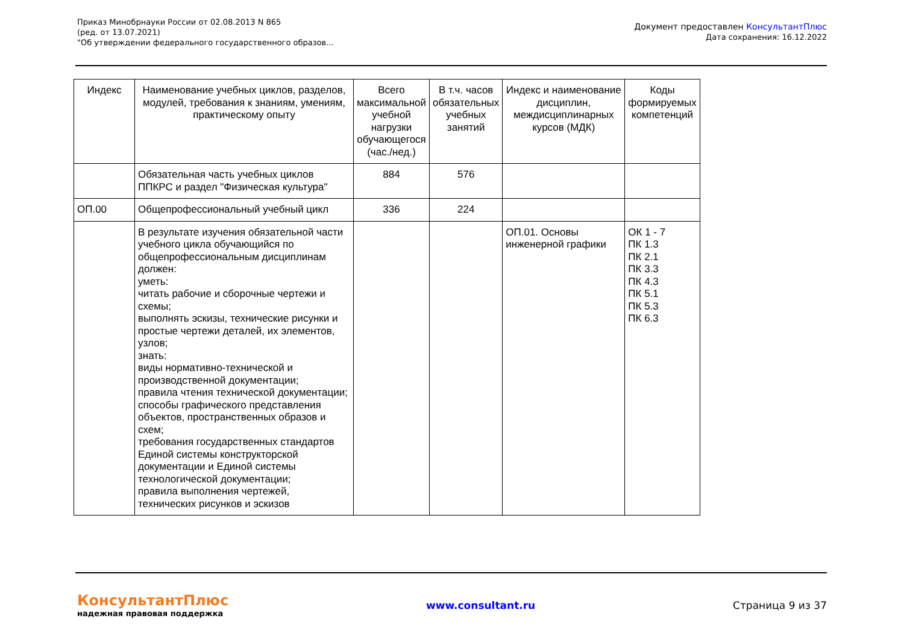Приказ Минобрнауки России от 02.08.2013 N 865
(ред. от 13.07.2021)
"Об утверждении федерального государственного образов...
Документ предоставлен КонсультантПлюс
Дата сохранения: 16.12.2022
| Индекс | Наименование учебных циклов, разделов, модулей, требования к знаниям, умениям, практическому опыту | Всего максимальной учебной нагрузки обучающегося (час./нед.) | В т.ч. часов обязательных учебных занятий | Индекс и наименование дисциплин, междисциплинарных курсов (МДК) | Коды формируемых компетенций |
| --- | --- | --- | --- | --- | --- |
| | Обязательная часть учебных циклов ППКРС и раздел "Физическая культура" | 884 | 576 | | |
| ОП.00 | Общепрофессиональный учебный цикл | 336 | 224 | | |
| | В результате изучения обязательной части учебного цикла обучающийся по общепрофессиональным дисциплинам должен: уметь: читать рабочие и сборочные чертежи и схемы; выполнять эскизы, технические рисунки и простые чертежи деталей, их элементов, узлов; знать: виды нормативно-технической и производственной документации; правила чтения технической документации; способы графического представления объектов, пространственных образов и схем; требования государственных стандартов Единой системы конструкторской документации и Единой системы технологической документации; правила выполнения чертежей, технических рисунков и эскизов | | | ОП.01. Основы инженерной графики | ОК 1 - 7 ПК 1.3 ПК 2.1 ПК 3.3 ПК 4.3 ПК 5.1 ПК 5.3 ПК 6.3 |
КонсультантПлюс
надежная правовая поддержка
www.consultant.ru Страница 9 из 37